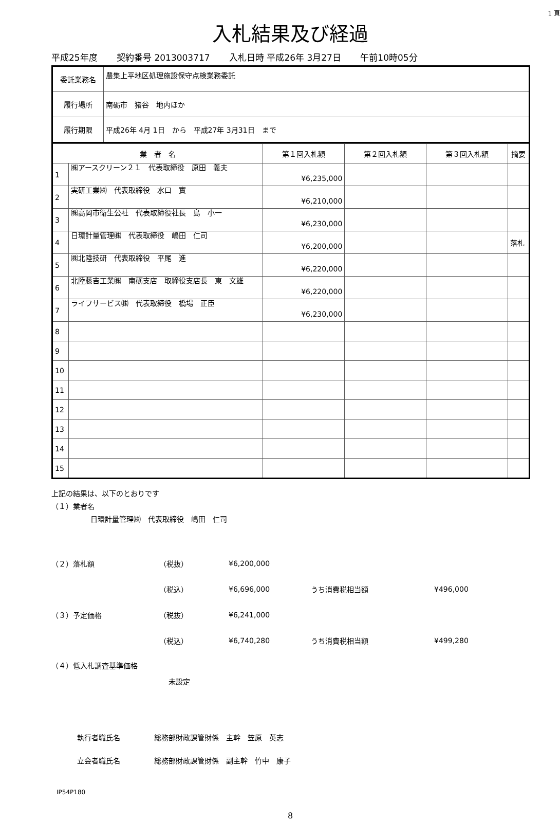1 頁
入札結果及び経過
平成25年度 契約番号 2013003717 入札日時 平成26年 3月27日 午前10時05分
| 委託業務名 | 農集上平地区処理施設保守点検業務委託 |
| 履行場所 | 南砺市 猪谷 地内ほか |
| 履行期限 | 平成26年 4月 1日 から 平成27年 3月31日 まで |
| 業 者 名 | | 第１回入札額 | 第２回入札額 | 第３回入札額 | 摘要 |
| --- | --- | --- | --- | --- | --- |
| 1 | ㈱アースクリーン２１ 代表取締役 原田 義夫 | ¥6,235,000 | | | |
| 2 | 実研工業㈱ 代表取締役 水口 實 | ¥6,210,000 | | | |
| 3 | ㈱高岡市衛生公社 代表取締役社長 島 小一 | ¥6,230,000 | | | |
| 4 | 日環計量管理㈱ 代表取締役 嶋田 仁司 | ¥6,200,000 | | | 落札 |
| 5 | ㈱北陸技研 代表取締役 平尾 進 | ¥6,220,000 | | | |
| 6 | 北陸藤吉工業㈱ 南砺支店 取締役支店長 東 文雄 | ¥6,220,000 | | | |
| 7 | ライフサービス㈱ 代表取締役 橋場 正臣 | ¥6,230,000 | | | |
| 8 | | | | | |
| 9 | | | | | |
| 10 | | | | | |
| 11 | | | | | |
| 12 | | | | | |
| 13 | | | | | |
| 14 | | | | | |
| 15 | | | | | |
上記の結果は、以下のとおりです
（１）業者名
日環計量管理㈱　代表取締役　嶋田　仁司
（２）落札額 （税抜） ¥6,200,000
（税込） ¥6,696,000 うち消費税相当額 ¥496,000
（３）予定価格 （税抜） ¥6,241,000
（税込） ¥6,740,280 うち消費税相当額 ¥499,280
（４）低入札調査基準価格
未設定
執行者職氏名 総務部財政課管財係　主幹　笠原　英志
立会者職氏名
総務部財政課管財係　副主幹　竹中　康子
IP54P180
8